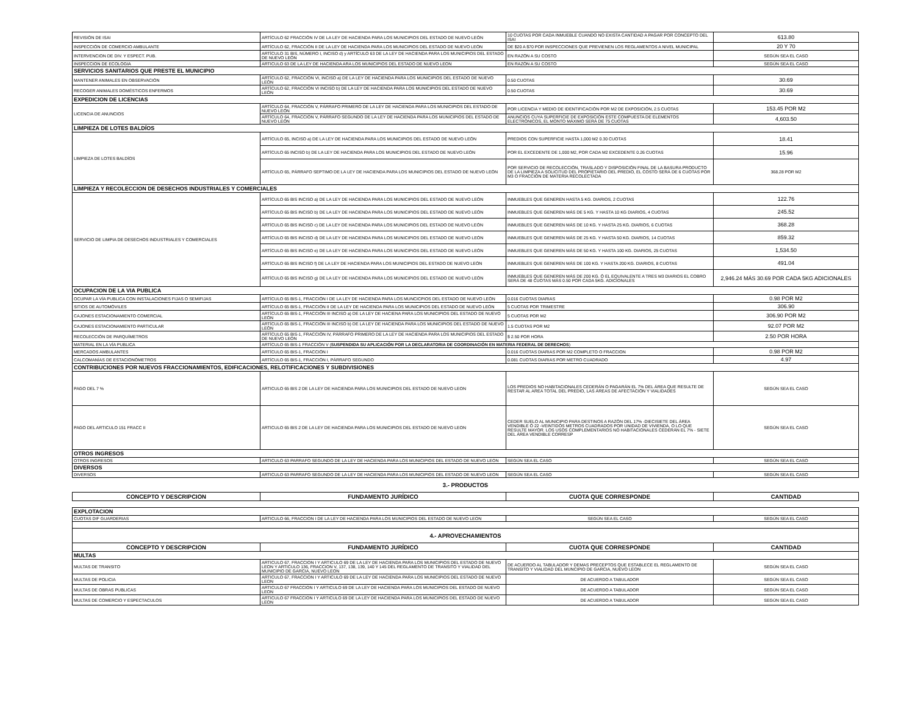| REVISIÓN DE ISAI | ARTÍCULO 62 FRACCIÓN IV DE LA LEY DE HACIENDA PARA LOS MUNICIPIOS DEL ESTADO DE NUEVO LEÓN | 10 CUOTAS POR CADA INMUEBLE CUANDO NO EXISTA CANTIDAD A PAGAR POR CONCEPTO DEL ISAI | 613.80 |
| INSPECCIÓN DE COMERCIO AMBULANTE | ARTÍCULO 62, FRACCIÓN II DE LA LEY DE HACIENDA PARA LOS MUNICIPIOS DEL ESTADO DE NUEVO LEÓN | DE $20 A $70 POR INSPECCIONES QUE PREVIENEN LOS REGLAMENTOS A NIVEL MUNICIPAL | 20 Y 70 |
| INTERVENCION DE DIV. Y ESPECT. PUB. | ARTÍCULO 31 BIS, NÚMERO I, INCISO d) y ARTÍCULO 63 DE LA LEY DE HACIENDA PARA LOS MUNICIPIOS DEL ESTADO DE NUEVO LEÓN | EN RAZÓN A SU COSTO | SEGÚN SEA EL CASO |
| INSPECCION DE ECOLOGIA | ARTICULO 63 DE LA LEY DE HACIENDA ARA LOS MUNICIPIOS DEL ESTADO DE NUEVO LEON | EN RAZÓN A SU COSTO | SEGÚN SEA EL CASO |
| SERVICIOS SANITARIOS QUE PRESTE EL MUNICIPIO | | | |
| MANTENER ANIMALES EN OBSERVACIÓN | ARTÍCULO 62, FRACCIÓN VI, INCISO a) DE LA LEY DE HACIENDA PARA LOS MUNICIPIOS DEL ESTADO DE NUEVO LEÓN | 0.50 CUOTAS | 30.69 |
| RECOGER ANIMALES DOMÉSTICOS ENFERMOS | ARTÍCULO 62, FRACCIÓN VI INCISO b) DE LA LEY DE HACIENDA PARA LOS MUNICIPIOS DEL ESTADO DE NUEVO LEÓN | 0.50 CUOTAS | 30.69 |
| EXPEDICION DE LICENCIAS | | | |
| LICENCIA DE ANUNCIOS | ARTÍCULO 64, FRACCIÓN V, PÁRRAFO PRIMERO DE LA LEY DE HACIENDA PARA LOS MUNICIPIOS DEL ESTADO DE NUEVO LEÓN | POR LICENCIA Y MEDIO DE IDENTIFICACIÓN POR M2 DE EXPOSICIÓN, 2.5 CUOTAS | 153.45 POR M2 |
| | ARTÍCULO 64, FRACCIÓN V, PÁRRAFO SEGUNDO DE LA LEY DE HACIENDA PARA LOS MUNICIPIOS DEL ESTADO DE NUEVO LEÓN | ANUNCIOS CUYA SUPERFICIE DE EXPOSICIÓN ESTE COMPUESTA DE ELEMENTOS ELECTRÓNICOS, EL MONTO MÁXIMO SERÁ DE 75 CUOTAS | 4,603.50 |
| LIMPIEZA DE LOTES BALDÍOS | | | |
| LIMPIEZA DE LOTES BALDÍOS | ARTÍCULO 65, INCISO a) DE LA LEY DE HACIENDA PARA LOS MUNICIPIOS DEL ESTADO DE NUEVO LEÓN | PREDIOS CON SUPERFICIE HASTA 1,000 M2 0.30 CUOTAS | 18.41 |
| | ARTÍCULO 65 INCISO b) DE LA LEY DE HACIENDA PARA LOS MUNICIPIOS DEL ESTADO DE NUEVO LEÓN | POR EL EXCEDENTE DE 1,000 M2, POR CADA M2 EXCEDENTE 0.26 CUOTAS | 15.96 |
| | ARTÍCULO 65, PÁRRAFO SEPTIMO DE LA LEY DE HACIENDA PARA LOS MUNICIPIOS DEL ESTADO DE NUEVO LEÓN | POR SERVICIO DE RECOLECCIÓN, TRASLADO Y DISPOSICIÓN FINAL DE LA BASURA PRODUCTO DE LA LIMPIEZA A SOLICITUD DEL PROPIETARIO DEL PREDIO, EL COSTO SERÁ DE 6 CUOTAS POR M3 O FRACCIÓN DE MATERIA RECOLECTADA | 368.28 POR M2 |
| LIMPIEZA Y RECOLECCION DE DESECHOS INDUSTRIALES Y COMERCIALES | | | |
| SERVICIO DE LIMPIA DE DESECHOS INDUSTRIALES Y COMERCIALES | ARTÍCULO 65 BIS INCISO a) DE LA LEY DE HACIENDA PARA LOS MUNICIPIOS DEL ESTADO DE NUEVO LEÓN | INMUEBLES QUE GENEREN HASTA 5 KG. DIARIOS, 2 CUOTAS | 122.76 |
| | ARTÍCULO 65 BIS INCISO b) DE LA LEY DE HACIENDA PARA LOS MUNICIPIOS DEL ESTADO DE NUEVO LEÓN | INMUEBLES QUE GENEREN MÁS DE 5 KG. Y HASTA 10 KG DIARIOS, 4 CUOTAS | 245.52 |
| | ARTÍCULO 65 BIS INCISO c) DE LA LEY DE HACIENDA PARA LOS MUNICIPIOS DEL ESTADO DE NUEVO LEÓN | INMUEBLES QUE GENEREN MÁS DE 10 KG. Y HASTA 25 KG. DIARIOS, 6 CUOTAS | 368.28 |
| | ARTÍCULO 65 BIS INCISO d) DE LA LEY DE HACIENDA PARA LOS MUNICIPIOS DEL ESTADO DE NUEVO LEÓN | INMUEBLES QUE GENEREN MÁS DE 25 KG. Y HASTA 50 KG. DIARIOS, 14 CUOTAS | 859.32 |
| | ARTÍCULO 65 BIS INCISO e) DE LA LEY DE HACIENDA PARA LOS MUNICIPIOS DEL ESTADO DE NUEVO LEÓN | INMUEBLES QUE GENEREN MÁS DE 50 KG. Y HASTA 100 KG. DIARIOS, 25 CUOTAS | 1,534.50 |
| | ARTÍCULO 65 BIS INCISO f) DE LA LEY DE HACIENDA PARA LOS MUNICIPIOS DEL ESTADO DE NUEVO LEÓN | INMUEBLES QUE GENEREN MÁS DE 100 KG. Y HASTA 200 KG. DIARIOS, 8 CUOTAS | 491.04 |
| | ARTÍCULO 65 BIS INCISO g) DE LA LEY DE HACIENDA PARA LOS MUNICIPIOS DEL ESTADO DE NUEVO LEÓN | INMUEBLES QUE GENEREN MÁS DE 200 KG. Ó EL EQUIVALENTE A TRES M3 DIARIOS EL COBRO SERÁ DE 48 CUOTAS MÁS 0.50 POR CADA 5KG. ADICIONALES | 2,946.24 MÁS 30.69 POR CADA 5KG ADICIONALES |
| OCUPACION DE LA VIA PUBLICA | | | |
| OCUPAR LA VÍA PUBLICA CON INSTALACIONES FIJAS O SEMIFIJAS | ARTÍCULO 65 BIS-1, FRACCIÓN I DE LA LEY DE HACIENDA PARA LOS MUNCICPIOS DEL ESTADO DE NUEVO LEÓN | 0.016 CUOTAS DIARIAS | 0.98 POR M2 |
| SITIOS DE AUTOMÓVILES | ARTÍCULO 65 BIS-1, FRACCIÓN II DE LA LEY DE HACIENDA PARA LOS MUNICIPIOS DEL ESTADO DE NUEVO LEÓN | 5 CUOTAS POR TRIMESTRE | 306.90 |
| CAJONES ESTACIONAMIENTO COMERCIAL | ARTÍCULO 65 BIS-1, FRACCIÓN III INCISO a) DE LA LEY DE HACIENA PARA LOS MUNICIPIOS DEL ESTADO DE NUEVO LEÓN | 5 CUOTAS POR M2 | 306.90 POR M2 |
| CAJONES ESTACIONAMIENTO PARTICULAR | ARTÍCULO 65 BIS-1, FRACCIÓN III INCISO b) DE LA LEY DE HACIENDA PARA LOS MUNICIPIOS DEL ESTADO DE NUEVO LEÓN | 1.5 CUOTAS POR M2 | 92.07 POR M2 |
| RECOLECCIÓN DE PARQUÍMETROS | ARTÍCULO 65 BIS-1, FRACCIÓN IV, PÁRRAFO PRIMERO DE LA LEY DE HACIENDA PARA LOS MUNICIPIOS DEL ESTADO DE NUEVO LEÓN | $ 2.50 POR HORA | 2.50 POR HORA |
| MATERIAL EN LA VÍA PUBLICA | ARTÍCULO 65 BIS-1 FRACCIÓN V ( SUSPENDIDA SU APLICACIÓN POR LA DECLARATORIA DE COORDINACIÓN EN MATERIA FEDERAL DE DERECHOS ) | | |
| MERCADOS AMBULANTES | ARTÍCULO 65 BIS-1, FRACCIÓN I | 0.016 CUOTAS DIARIAS POR M2 COMPLETO O FRACCION | 0.98 POR M2 |
| CALCOMANÍAS DE ESTACIONÓMETROS | ARTÍCULO 65 BIS-1, FRACCIÓN I, PÁRRAFO SEGUNDO | 0.081 CUOTAS DIARIAS POR METRO CUADRADO | 4.97 |
| CONTRIBUCIONES POR NUEVOS FRACCIONAMIENTOS, EDIFICACIONES, RELOTIFICACIONES Y SUBDIVISIONES | | | |
| PAGO DEL 7 % | ARTICULO 65 BIS 2 DE LA LEY DE HACIENDA PARA LOS MUNICIPIOS DEL ESTADO DE NUEVO LEON | LOS PREDIOS NO HABITACIONALES CEDERÁN O PAGARÁN EL 7% DEL ÁREA QUE RESULTE DE RESTAR AL AREA TOTAL DEL PREDIO, LAS ÁREAS DE AFECTACIÓN Y VIALIDADES | SEGÚN SEA EL CASO |
| PAGO DEL ARTICULO 151 FRACC II | ARTICULO 65 BIS 2 DE LA LEY DE HACIENDA PARA LOS MUNICIPIOS DEL ESTADO DE NUEVO LEON | CEDER SUELO AL MUNICIPIO PARA DESTINOS A RAZÓN DEL 17% -DIECISIETE DEL ÁREA VENDIBLE Ó 22 -VEINTIDÓS METROS CUADRADOS POR UNIDAD DE VIVIENDA, O LO QUE RESULTE MAYOR. LOS USOS COMPLEMENTARIOS NO HABITACIONALES CEDERÁN EL 7% - SIETE DEL ÁREA VENDIBLE CORRESP | SEGÚN SEA EL CASO |
| OTROS INGRESOS | | | |
| OTROS INGRESOS | ARTICULO 63 PARRAFO SEGUNDO DE LA LEY DE HACIENDA PARA LOS MUNICIPIOS DEL ESTADO DE NUEVO LEON | SEGÚN SEA EL CASO | SEGÚN SEA EL CASO |
| DIVERSOS | | | |
| DIVERSOS | ARTICULO 63 PARRAFO SEGUNDO DE LA LEY DE HACIENDA PARA LOS MUNICIPIOS DEL ESTADO DE NUEVO LEON | SEGÚN SEA EL CASO | SEGÚN SEA EL CASO |
| 3.- PRODUCTOS | | | |
| CONCEPTO Y DESCRIPCION | FUNDAMENTO JURÍDICO | CUOTA QUE CORRESPONDE | CANTIDAD |
| EXPLOTACION | | | |
| CUOTAS DIF GUARDERIAS | ARTICULO 66, FRACCION I DE LA LEY DE HACIENDA PARA LOS MUNICIPIOS DEL ESTADO DE NUEVO LEON | SEGÚN SEA EL CASO | SEGÚN SEA EL CASO |
| 4.- APROVECHAMIENTOS | | | |
| CONCEPTO Y DESCRIPCION | FUNDAMENTO JURÍDICO | CUOTA QUE CORRESPONDE | CANTIDAD |
| MULTAS | | | |
| MULTAS DE TRANSITO | ARTICULO 67, FRACCION I Y ARTICULO 69 DE LA LEY DE HACIENDA PARA LOS MUNICIPIOS DEL ESTADO DE NUEVO LEON Y ARTICULO 136, FRACCION V, 137, 138, 139, 140 Y 145 DEL REGLAMENTO DE TRANSITO Y VIALIDAD DEL MUNICIPIO DE GARCIA, NUEVO LEON | DE ACUERDO AL TABULADOR Y DEMAS PRECEPTOS QUE ESTABLECE EL REGLAMENTO DE TRANSITO Y VIALIDAD DEL MUNCIPIO DE GARCIA, NUEVO LEON | SEGÚN SEA EL CASO |
| MULTAS DE POLICIA | ARTICULO 67, FRACCION I Y ARTICULO 69 DE LA LEY DE HACIENDA PARA LOS MUNICIPIOS DEL ESTADO DE NUEVO LEON | DE ACUERDO A TABULADOR | SEGÚN SEA EL CASO |
| MULTAS DE OBRAS PUBLICAS | ARTICULO 67 FRACCION I Y ARTICULO 69 DE LA LEY DE HACIENDA PARA LOS MUNICIPIOS DEL ESTADO DE NUEVO LEON | DE ACUERDO A TABULADOR | SEGÚN SEA EL CASO |
| MULTAS DE COMERCIO Y ESPECTACULOS | ARTICULO 67 FRACCION I Y ARTICULO 69 DE LA LEY DE HACIENDA PARA LOS MUNICIPIOS DEL ESTADO DE NUEVO LEON | DE ACUERDO A TABULADOR | SEGÚN SEA EL CASO |